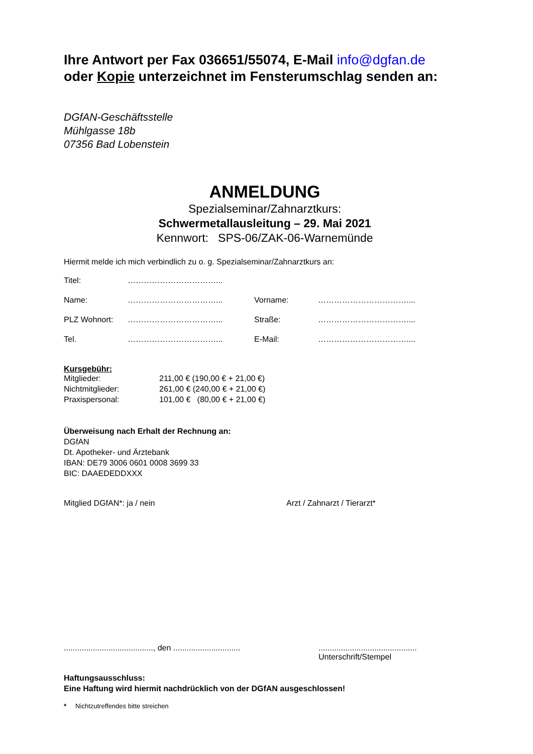Ihre Antwort per Fax 036651/55074, E-Mail info@dgfan.de
oder Kopie unterzeichnet im Fensterumschlag senden an:
DGfAN-Geschäftsstelle
Mühlgasse 18b
07356 Bad Lobenstein
ANMELDUNG
Spezialseminar/Zahnarztkurs:
Schwermetallausleitung – 29. Mai 2021
Kennwort: SPS-06/ZAK-06-Warnemünde
Hiermit melde ich mich verbindlich zu o. g. Spezialseminar/Zahnarztkurs an:
| Titel: | ……………………………... | | |
| Name: | ……………………………... | Vorname: | …………………………….... |
| PLZ Wohnort: | ……………………………... | Straße: | …………………………….... |
| Tel. | ……………………………... | E-Mail: | …………………………….... |
Kursgebühr:
| Mitglieder: | 211,00 € (190,00 € + 21,00 €) |
| Nichtmitglieder: | 261,00 € (240,00 € + 21,00 €) |
| Praxispersonal: | 101,00 € (80,00 € + 21,00 €) |
Überweisung nach Erhalt der Rechnung an:
DGfAN
Dt. Apotheker- und Ärztebank
IBAN: DE79 3006 0601 0008 3699 33
BIC: DAAEDEDDXXX
Mitglied DGfAN*: ja / nein Arzt / Zahnarzt / Tierarzt*
........................................, den ..........................................................................
Unterschrift/Stempel
Haftungsausschluss:
Eine Haftung wird hiermit nachdrücklich von der DGfAN ausgeschlossen!
* Nichtzutreffendes bitte streichen